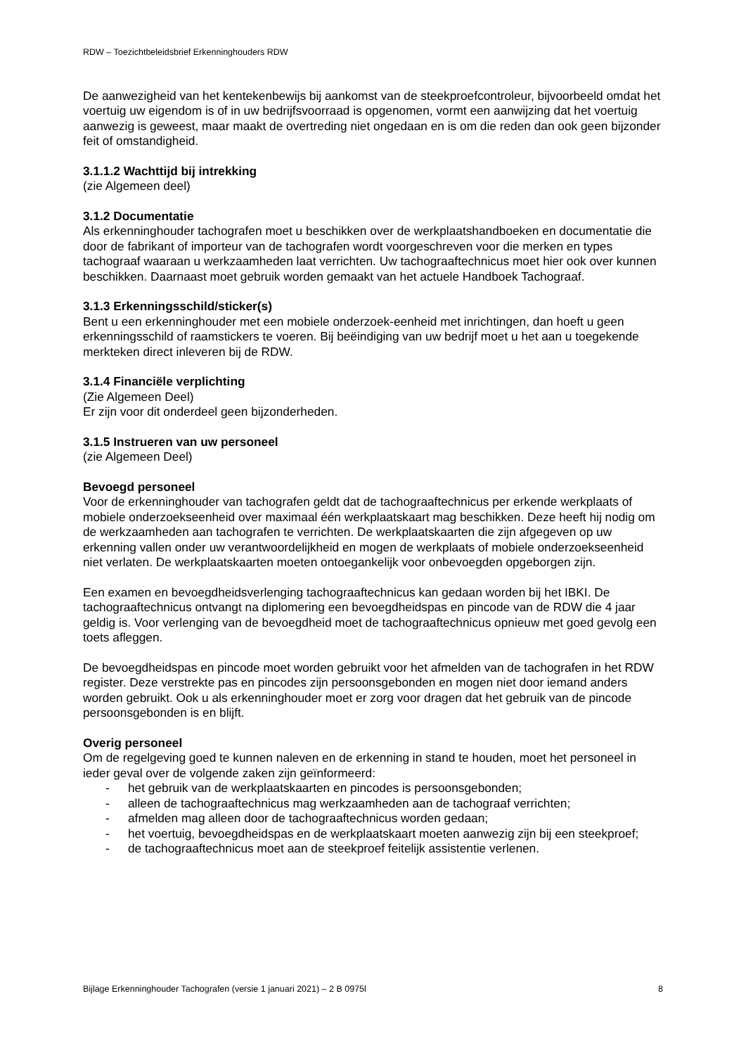RDW – Toezichtbeleidsbrief Erkenninghouders RDW
De aanwezigheid van het kentekenbewijs bij aankomst van de steekproefcontroleur, bijvoorbeeld omdat het voertuig uw eigendom is of in uw bedrijfsvoorraad is opgenomen, vormt een aanwijzing dat het voertuig aanwezig is geweest, maar maakt de overtreding niet ongedaan en is om die reden dan ook geen bijzonder feit of omstandigheid.
3.1.1.2 Wachttijd bij intrekking
(zie Algemeen deel)
3.1.2 Documentatie
Als erkenninghouder tachografen moet u beschikken over de werkplaatshandboeken en documentatie die door de fabrikant of importeur van de tachografen wordt voorgeschreven voor die merken en types tachograaf waaraan u werkzaamheden laat verrichten. Uw tachograaftechnicus moet hier ook over kunnen beschikken. Daarnaast moet gebruik worden gemaakt van het actuele Handboek Tachograaf.
3.1.3 Erkenningsschild/sticker(s)
Bent u een erkenninghouder met een mobiele onderzoek-eenheid met inrichtingen, dan hoeft u geen erkenningsschild of raamstickers te voeren. Bij beëindiging van uw bedrijf moet u het aan u toegekende merkteken direct inleveren bij de RDW.
3.1.4 Financiële verplichting
(Zie Algemeen Deel)
Er zijn voor dit onderdeel geen bijzonderheden.
3.1.5 Instrueren van uw personeel
(zie Algemeen Deel)
Bevoegd personeel
Voor de erkenninghouder van tachografen geldt dat de tachograaftechnicus per erkende werkplaats of mobiele onderzoekseenheid over maximaal één werkplaatskaart mag beschikken. Deze heeft hij nodig om de werkzaamheden aan tachografen te verrichten. De werkplaatskaarten die zijn afgegeven op uw erkenning vallen onder uw verantwoordelijkheid en mogen de werkplaats of mobiele onderzoekseenheid niet verlaten. De werkplaatskaarten moeten ontoegankelijk voor onbevoegden opgeborgen zijn.
Een examen en bevoegdheidsverlenging tachograaftechnicus kan gedaan worden bij het IBKI. De tachograaftechnicus ontvangt na diplomering een bevoegdheidspas en pincode van de RDW die 4 jaar geldig is. Voor verlenging van de bevoegdheid moet de tachograaftechnicus opnieuw met goed gevolg een toets afleggen.
De bevoegdheidspas en pincode moet worden gebruikt voor het afmelden van de tachografen in het RDW register. Deze verstrekte pas en pincodes zijn persoonsgebonden en mogen niet door iemand anders worden gebruikt. Ook u als erkenninghouder moet er zorg voor dragen dat het gebruik van de pincode persoonsgebonden is en blijft.
Overig personeel
Om de regelgeving goed te kunnen naleven en de erkenning in stand te houden, moet het personeel in ieder geval over de volgende zaken zijn geïnformeerd:
- het gebruik van de werkplaatskaarten en pincodes is persoonsgebonden;
- alleen de tachograaftechnicus mag werkzaamheden aan de tachograaf verrichten;
- afmelden mag alleen door de tachograaftechnicus worden gedaan;
- het voertuig, bevoegdheidspas en de werkplaatskaart moeten aanwezig zijn bij een steekproef;
- de tachograaftechnicus moet aan de steekproef feitelijk assistentie verlenen.
Bijlage Erkenninghouder Tachografen (versie 1 januari 2021) – 2 B 0975l 8